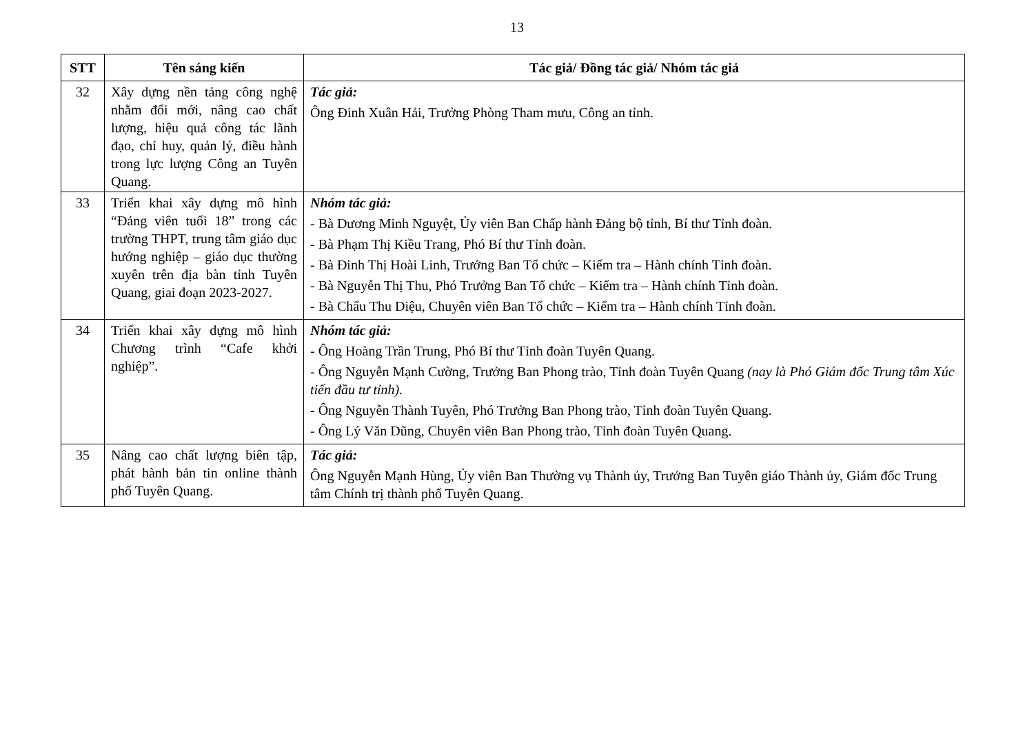13
| STT | Tên sáng kiến | Tác giả/ Đồng tác giả/ Nhóm tác giả |
| --- | --- | --- |
| 32 | Xây dựng nền tảng công nghệ nhằm đổi mới, nâng cao chất lượng, hiệu quả công tác lãnh đạo, chỉ huy, quản lý, điều hành trong lực lượng Công an Tuyên Quang. | Tác giả: Ông Đinh Xuân Hải, Trưởng Phòng Tham mưu, Công an tỉnh. |
| 33 | Triển khai xây dựng mô hình “Đảng viên tuổi 18” trong các trường THPT, trung tâm giáo dục hướng nghiệp – giáo dục thường xuyên trên địa bàn tỉnh Tuyên Quang, giai đoạn 2023-2027. | Nhóm tác giả: - Bà Dương Minh Nguyệt, Ủy viên Ban Chấp hành Đảng bộ tỉnh, Bí thư Tỉnh đoàn. - Bà Phạm Thị Kiều Trang, Phó Bí thư Tỉnh đoàn. - Bà Đinh Thị Hoài Linh, Trưởng Ban Tổ chức – Kiểm tra – Hành chính Tỉnh đoàn. - Bà Nguyễn Thị Thu, Phó Trưởng Ban Tổ chức – Kiểm tra – Hành chính Tỉnh đoàn. - Bà Chẩu Thu Diệu, Chuyên viên Ban Tổ chức – Kiểm tra – Hành chính Tỉnh đoàn. |
| 34 | Triển khai xây dựng mô hình Chương trình “Cafe khởi nghiệp”. | Nhóm tác giả: - Ông Hoàng Trần Trung, Phó Bí thư Tỉnh đoàn Tuyên Quang. - Ông Nguyễn Mạnh Cường, Trưởng Ban Phong trào, Tỉnh đoàn Tuyên Quang (nay là Phó Giám đốc Trung tâm Xúc tiến đầu tư tỉnh). - Ông Nguyễn Thành Tuyên, Phó Trưởng Ban Phong trào, Tỉnh đoàn Tuyên Quang. - Ông Lý Văn Dũng, Chuyên viên Ban Phong trào, Tỉnh đoàn Tuyên Quang. |
| 35 | Nâng cao chất lượng biên tập, phát hành bản tin online thành phố Tuyên Quang. | Tác giả: Ông Nguyễn Mạnh Hùng, Ủy viên Ban Thường vụ Thành ủy, Trưởng Ban Tuyên giáo Thành ủy, Giám đốc Trung tâm Chính trị thành phố Tuyên Quang. |